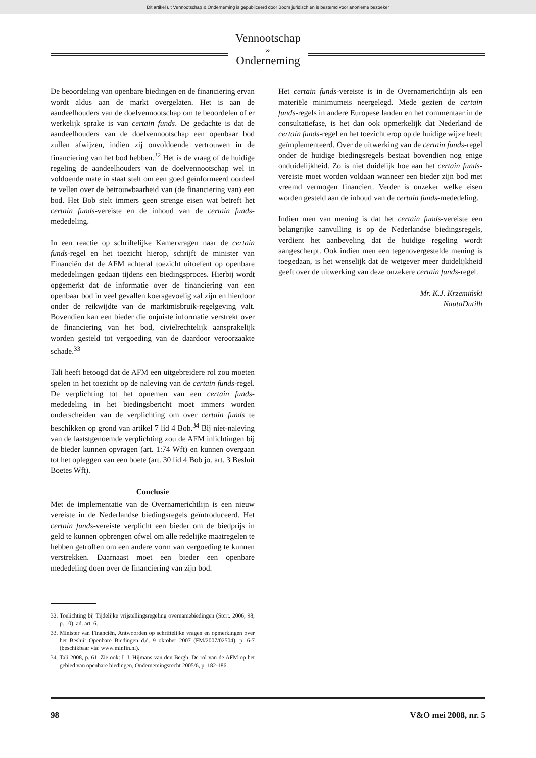Dit artikel uit Vennootschap & Onderneming is gepubliceerd door Boom juridisch en is bestemd voor anonieme bezoeker
Vennootschap
&
Onderneming
De beoordeling van openbare biedingen en de financiering ervan wordt aldus aan de markt overgelaten. Het is aan de aandeelhouders van de doelvennootschap om te beoordelen of er werkelijk sprake is van certain funds. De gedachte is dat de aandeelhouders van de doelvennootschap een openbaar bod zullen afwijzen, indien zij onvoldoende vertrouwen in de financiering van het bod hebben.<sup>32</sup> Het is de vraag of de huidige regeling de aandeelhouders van de doelvennootschap wel in voldoende mate in staat stelt om een goed geïnformeerd oordeel te vellen over de betrouwbaarheid van (de financiering van) een bod. Het Bob stelt immers geen strenge eisen wat betreft het certain funds-vereiste en de inhoud van de certain funds-mededeling.
In een reactie op schriftelijke Kamervragen naar de certain funds-regel en het toezicht hierop, schrijft de minister van Financiën dat de AFM achteraf toezicht uitoefent op openbare mededelingen gedaan tijdens een biedingsproces. Hierbij wordt opgemerkt dat de informatie over de financiering van een openbaar bod in veel gevallen koersgevoelig zal zijn en hierdoor onder de reikwijdte van de marktmisbruik-regelgeving valt. Bovendien kan een bieder die onjuiste informatie verstrekt over de financiering van het bod, civielrechtelijk aansprakelijk worden gesteld tot vergoeding van de daardoor veroorzaakte schade.<sup>33</sup>
Tali heeft betoogd dat de AFM een uitgebreidere rol zou moeten spelen in het toezicht op de naleving van de certain funds-regel. De verplichting tot het opnemen van een certain funds-mededeling in het biedingsbericht moet immers worden onderscheiden van de verplichting om over certain funds te beschikken op grond van artikel 7 lid 4 Bob.<sup>34</sup> Bij niet-naleving van de laatstgenoemde verplichting zou de AFM inlichtingen bij de bieder kunnen opvragen (art. 1:74 Wft) en kunnen overgaan tot het opleggen van een boete (art. 30 lid 4 Bob jo. art. 3 Besluit Boetes Wft).
Conclusie
Met de implementatie van de Overnamerichtlijn is een nieuw vereiste in de Nederlandse biedingsregels geïntroduceerd. Het certain funds-vereiste verplicht een bieder om de biedprijs in geld te kunnen opbrengen ofwel om alle redelijke maatregelen te hebben getroffen om een andere vorm van vergoeding te kunnen verstrekken. Daarnaast moet een bieder een openbare mededeling doen over de financiering van zijn bod.
32. Toelichting bij Tijdelijke vrijstellingsregeling overnamebiedingen (Stcrt. 2006, 98, p. 10), ad. art. 6.
33. Minister van Financiën, Antwoorden op schriftelijke vragen en opmerkingen over het Besluit Openbare Biedingen d.d. 9 oktober 2007 (FM/2007/02504), p. 6-7 (beschikbaar via: www.minfin.nl).
34. Tali 2008, p. 61. Zie ook: L.J. Hijmans van den Bergh, De rol van de AFM op het gebied van openbare biedingen, Ondernemingsrecht 2005/6, p. 182-186.
Het certain funds-vereiste is in de Overnamerichtlijn als een materiële minimumeis neergelegd. Mede gezien de certain funds-regels in andere Europese landen en het commentaar in de consultatiefase, is het dan ook opmerkelijk dat Nederland de certain funds-regel en het toezicht erop op de huidige wijze heeft geïmplementeerd. Over de uitwerking van de certain funds-regel onder de huidige biedingsregels bestaat bovendien nog enige onduidelijkheid. Zo is niet duidelijk hoe aan het certain funds-vereiste moet worden voldaan wanneer een bieder zijn bod met vreemd vermogen financiert. Verder is onzeker welke eisen worden gesteld aan de inhoud van de certain funds-mededeling.
Indien men van mening is dat het certain funds-vereiste een belangrijke aanvulling is op de Nederlandse biedingsregels, verdient het aanbeveling dat de huidige regeling wordt aangescherpt. Ook indien men een tegenovergestelde mening is toegedaan, is het wenselijk dat de wetgever meer duidelijkheid geeft over de uitwerking van deze onzekere certain funds-regel.
Mr. K.J. Krzemiński
NautaDutilh
98 V&O mei 2008, nr. 5